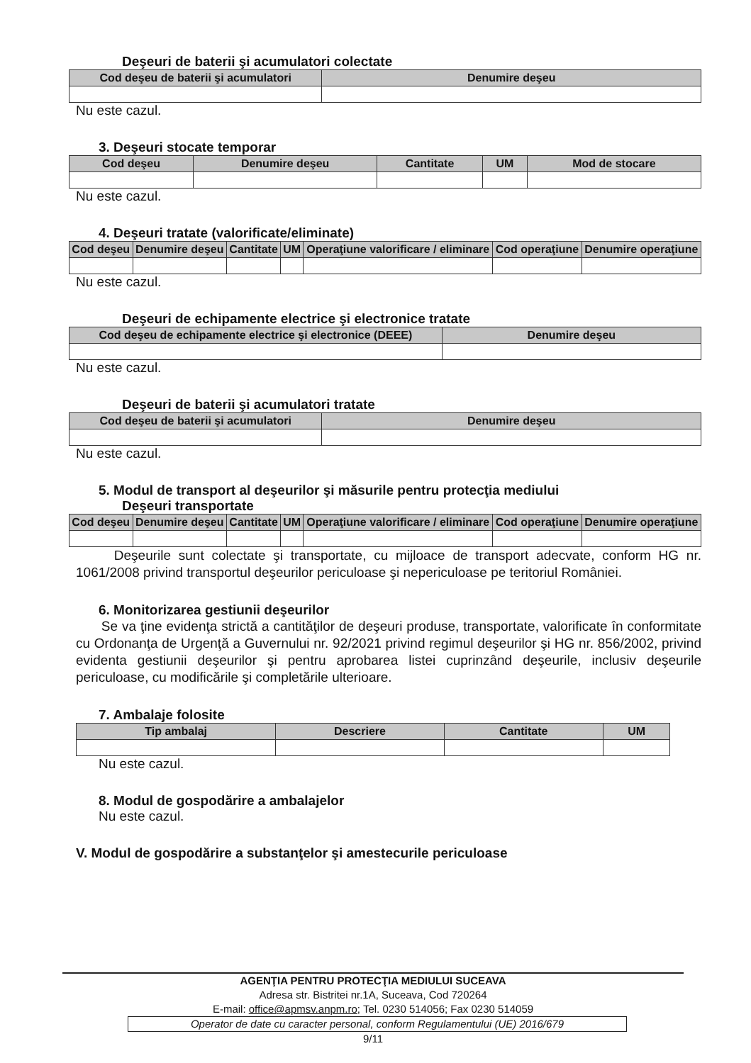Deşeuri de baterii şi acumulatori colectate
| Cod deşeu de baterii şi acumulatori | Denumire deşeu |
| --- | --- |
Nu este cazul.
3. Deşeuri stocate temporar
| Cod deşeu | Denumire deşeu | Cantitate | UM | Mod de stocare |
| --- | --- | --- | --- | --- |
Nu este cazul.
4. Deşeuri tratate (valorificate/eliminate)
| Cod deşeu | Denumire deşeu | Cantitate | UM | Operaţiune valorificare / eliminare | Cod operaţiune | Denumire operaţiune |
| --- | --- | --- | --- | --- | --- | --- |
Nu este cazul.
Deşeuri de echipamente electrice şi electronice tratate
| Cod deşeu de echipamente electrice şi electronice (DEEE) | Denumire deşeu |
| --- | --- |
Nu este cazul.
Deşeuri de baterii şi acumulatori tratate
| Cod deşeu de baterii şi acumulatori | Denumire deşeu |
| --- | --- |
Nu este cazul.
5. Modul de transport al deşeurilor şi măsurile pentru protecţia mediului
Deşeuri transportate
| Cod deşeu | Denumire deşeu | Cantitate | UM | Operaţiune valorificare / eliminare | Cod operaţiune | Denumire operaţiune |
| --- | --- | --- | --- | --- | --- | --- |
Deşeurile sunt colectate şi transportate, cu mijloace de transport adecvate, conform HG nr. 1061/2008 privind transportul deşeurilor periculoase şi nepericuloase pe teritoriul României.
6. Monitorizarea gestiunii deşeurilor
Se va ţine evidenţa strictă a cantităţilor de deşeuri produse, transportate, valorificate în conformitate cu Ordonanţa de Urgenţă a Guvernului nr. 92/2021 privind regimul deşeurilor şi HG nr. 856/2002, privind evidenta gestiunii deşeurilor şi pentru aprobarea listei cuprinzând deşeurile, inclusiv deşeurile periculoase, cu modificările şi completările ulterioare.
7. Ambalaje folosite
| Tip ambalaj | Descriere | Cantitate | UM |
| --- | --- | --- | --- |
Nu este cazul.
8. Modul de gospodărire a ambalajelor
Nu este cazul.
V. Modul de gospodărire a substanţelor şi amestecurile periculoase
AGENŢIA PENTRU PROTECŢIA MEDIULUI SUCEAVA
Adresa str. Bistritei nr.1A, Suceava, Cod 720264
E-mail: office@apmsv.anpm.ro; Tel. 0230 514056; Fax 0230 514059
Operator de date cu caracter personal, conform Regulamentului (UE) 2016/679
9/11